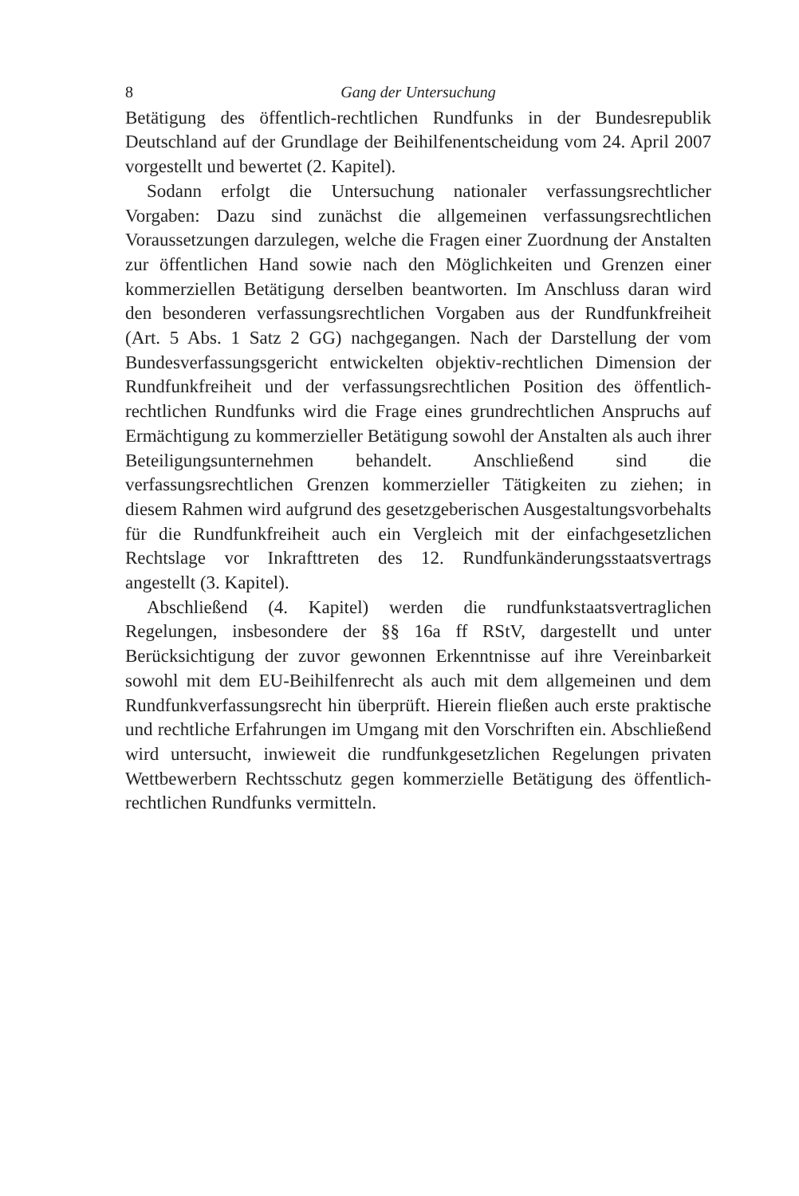8 Gang der Untersuchung
Betätigung des öffentlich-rechtlichen Rundfunks in der Bundesrepublik Deutschland auf der Grundlage der Beihilfenentscheidung vom 24. April 2007 vorgestellt und bewertet (2. Kapitel).
Sodann erfolgt die Untersuchung nationaler verfassungsrechtlicher Vorgaben: Dazu sind zunächst die allgemeinen verfassungsrechtlichen Voraussetzungen darzulegen, welche die Fragen einer Zuordnung der Anstalten zur öffentlichen Hand sowie nach den Möglichkeiten und Grenzen einer kommerziellen Betätigung derselben beantworten. Im Anschluss daran wird den besonderen verfassungsrechtlichen Vorgaben aus der Rundfunkfreiheit (Art. 5 Abs. 1 Satz 2 GG) nachgegangen. Nach der Darstellung der vom Bundesverfassungsgericht entwickelten objektiv-rechtlichen Dimension der Rundfunkfreiheit und der verfassungsrechtlichen Position des öffentlich-rechtlichen Rundfunks wird die Frage eines grundrechtlichen Anspruchs auf Ermächtigung zu kommerzieller Betätigung sowohl der Anstalten als auch ihrer Beteiligungsunternehmen behandelt. Anschließend sind die verfassungsrechtlichen Grenzen kommerzieller Tätigkeiten zu ziehen; in diesem Rahmen wird aufgrund des gesetzgeberischen Ausgestaltungsvorbehalts für die Rundfunkfreiheit auch ein Vergleich mit der einfachgesetzlichen Rechtslage vor Inkrafttreten des 12. Rundfunkänderungsstaatsvertrags angestellt (3. Kapitel).
Abschließend (4. Kapitel) werden die rundfunkstaatsvertraglichen Regelungen, insbesondere der §§ 16a ff RStV, dargestellt und unter Berücksichtigung der zuvor gewonnen Erkenntnisse auf ihre Vereinbarkeit sowohl mit dem EU-Beihilfenrecht als auch mit dem allgemeinen und dem Rundfunkverfassungsrecht hin überprüft. Hierein fließen auch erste praktische und rechtliche Erfahrungen im Umgang mit den Vorschriften ein. Abschließend wird untersucht, inwieweit die rundfunkgesetzlichen Regelungen privaten Wettbewerbern Rechtsschutz gegen kommerzielle Betätigung des öffentlich-rechtlichen Rundfunks vermitteln.